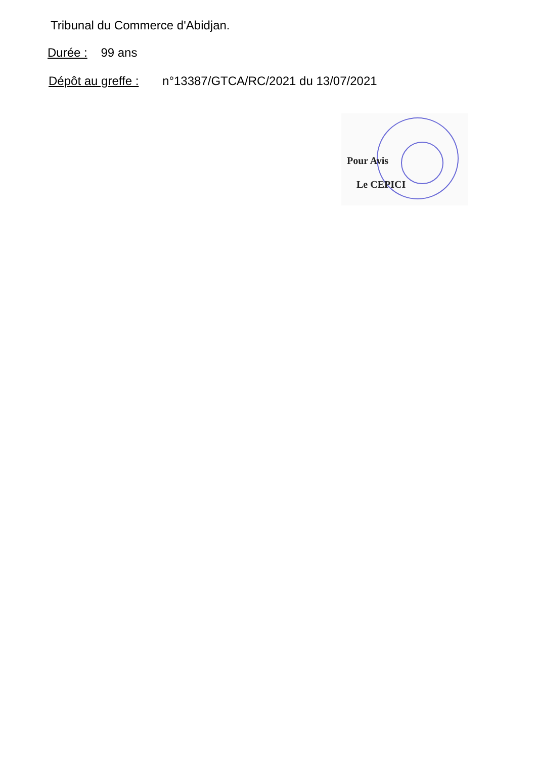Tribunal du Commerce d'Abidjan.
Durée : 99 ans
Dépôt au greffe : n°13387/GTCA/RC/2021 du 13/07/2021
Pour Avis
Le CEPICI